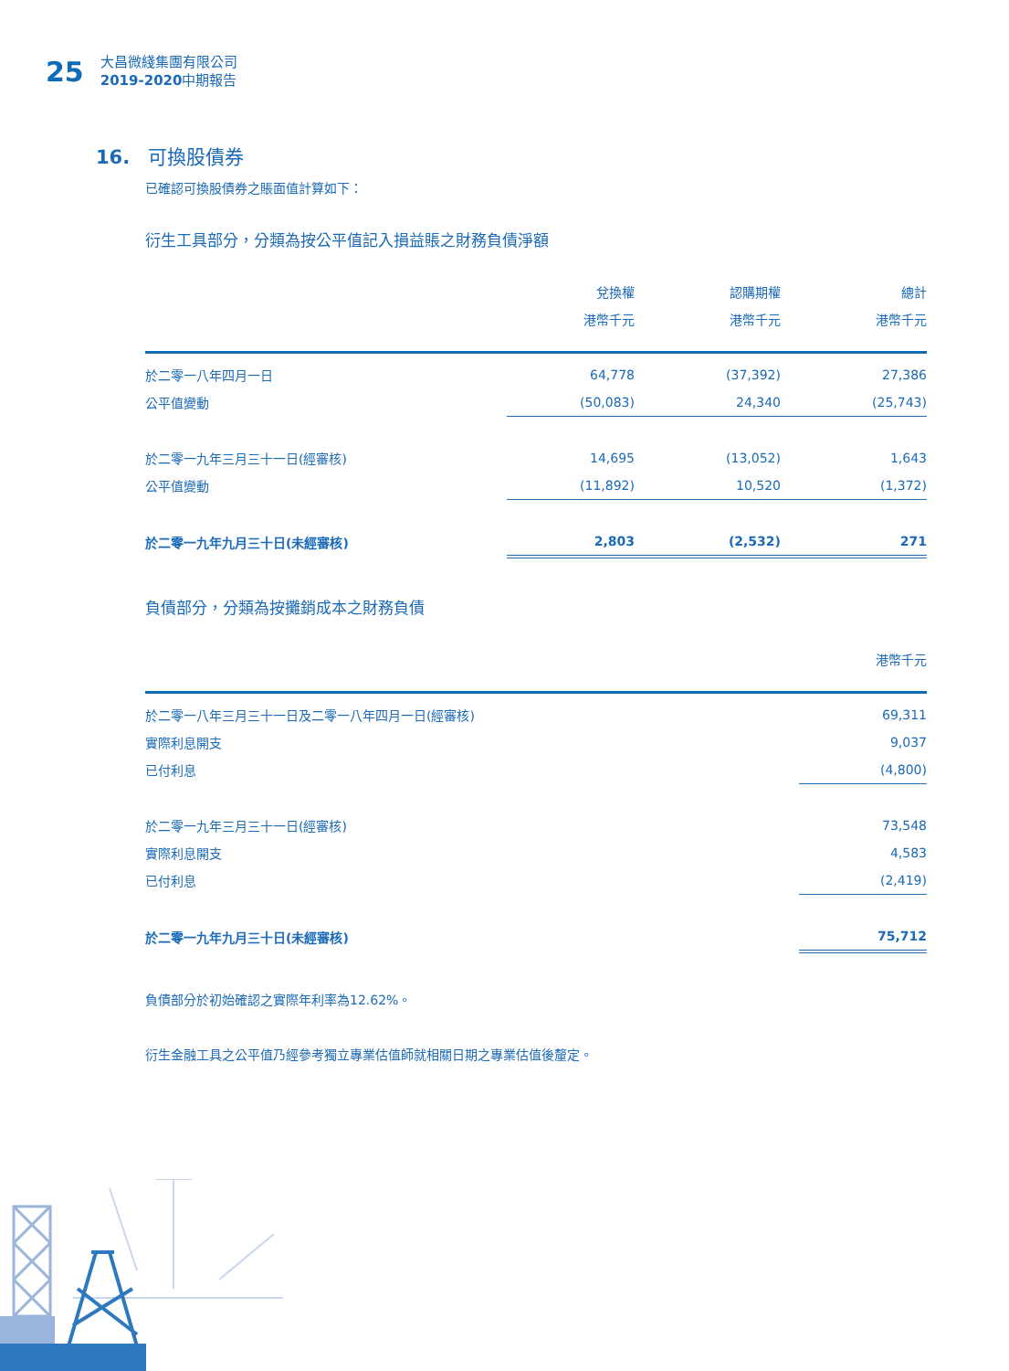25
大昌微綫集團有限公司
2019-2020中期報告
16. 可換股債券
已確認可換股債券之賬面值計算如下：
衍生工具部分，分類為按公平值記入損益賬之財務負債淨額
| | 兌換權 | 認購期權 | 總計 |
| --- | --- | --- | --- |
| | 港幣千元 | 港幣千元 | 港幣千元 |
| 於二零一八年四月一日 | 64,778 | (37,392) | 27,386 |
| 公平值變動 | (50,083) | 24,340 | (25,743) |
| 於二零一九年三月三十一日(經審核) | 14,695 | (13,052) | 1,643 |
| 公平值變動 | (11,892) | 10,520 | (1,372) |
| 於二零一九年九月三十日(未經審核) | 2,803 | (2,532) | 271 |
負債部分，分類為按攤銷成本之財務負債
| | 港幣千元 |
| --- | --- |
| 於二零一八年三月三十一日及二零一八年四月一日(經審核) | 69,311 |
| 實際利息開支 | 9,037 |
| 已付利息 | (4,800) |
| 於二零一九年三月三十一日(經審核) | 73,548 |
| 實際利息開支 | 4,583 |
| 已付利息 | (2,419) |
| 於二零一九年九月三十日(未經審核) | 75,712 |
負債部分於初始確認之實際年利率為12.62%。
衍生金融工具之公平值乃經參考獨立專業估值師就相關日期之專業估值後釐定。